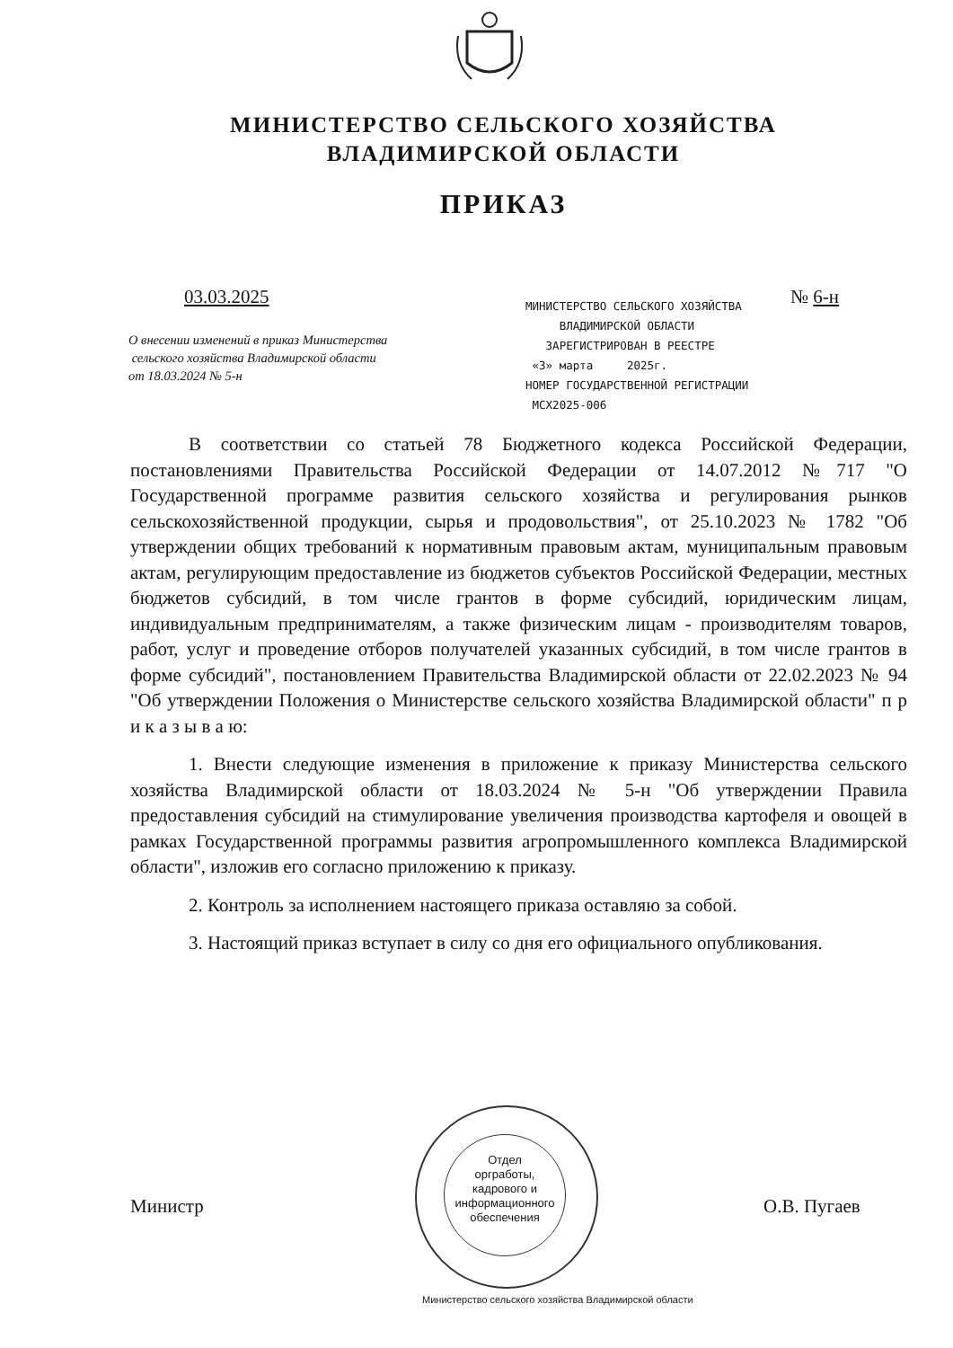МИНИСТЕРСТВО СЕЛЬСКОГО ХОЗЯЙСТВА
ВЛАДИМИРСКОЙ ОБЛАСТИ
ПРИКАЗ
03.03.2025 № 6-н
О внесении изменений в приказ Министерства
сельского хозяйства Владимирской области
от 18.03.2024 № 5-н
МИНИСТЕРСТВО СЕЛЬСКОГО ХОЗЯЙСТВА
ВЛАДИМИРСКОЙ ОБЛАСТИ
ЗАРЕГИСТРИРОВАН В РЕЕСТРЕ
«3» марта 2025г.
НОМЕР ГОСУДАРСТВЕННОЙ РЕГИСТРАЦИИ
МСХ2025-006
В соответствии со статьей 78 Бюджетного кодекса Российской Федерации, постановлениями Правительства Российской Федерации от 14.07.2012 №717 "О Государственной программе развития сельского хозяйства и регулирования рынков сельскохозяйственной продукции, сырья и продовольствия", от 25.10.2023 № 1782 "Об утверждении общих требований к нормативным правовым актам, муниципальным правовым актам, регулирующим предоставление из бюджетов субъектов Российской Федерации, местных бюджетов субсидий, в том числе грантов в форме субсидий, юридическим лицам, индивидуальным предпринимателям, а также физическим лицам - производителям товаров, работ, услуг и проведение отборов получателей указанных субсидий, в том числе грантов в форме субсидий", постановлением Правительства Владимирской области от 22.02.2023 № 94 "Об утверждении Положения о Министерстве сельского хозяйства Владимирской области" п р и к а з ы в а ю:
1. Внести следующие изменения в приложение к приказу Министерства сельского хозяйства Владимирской области от 18.03.2024 № 5-н "Об утверждении Правила предоставления субсидий на стимулирование увеличения производства картофеля и овощей в рамках Государственной программы развития агропромышленного комплекса Владимирской области", изложив его согласно приложению к приказу.
2. Контроль за исполнением настоящего приказа оставляю за собой.
3. Настоящий приказ вступает в силу со дня его официального опубликования.
Отдел
оргработы,
кадрового и
информационного
обеспечения
Министр О.В. Пугаев
Министерство сельского хозяйства Владимирской области